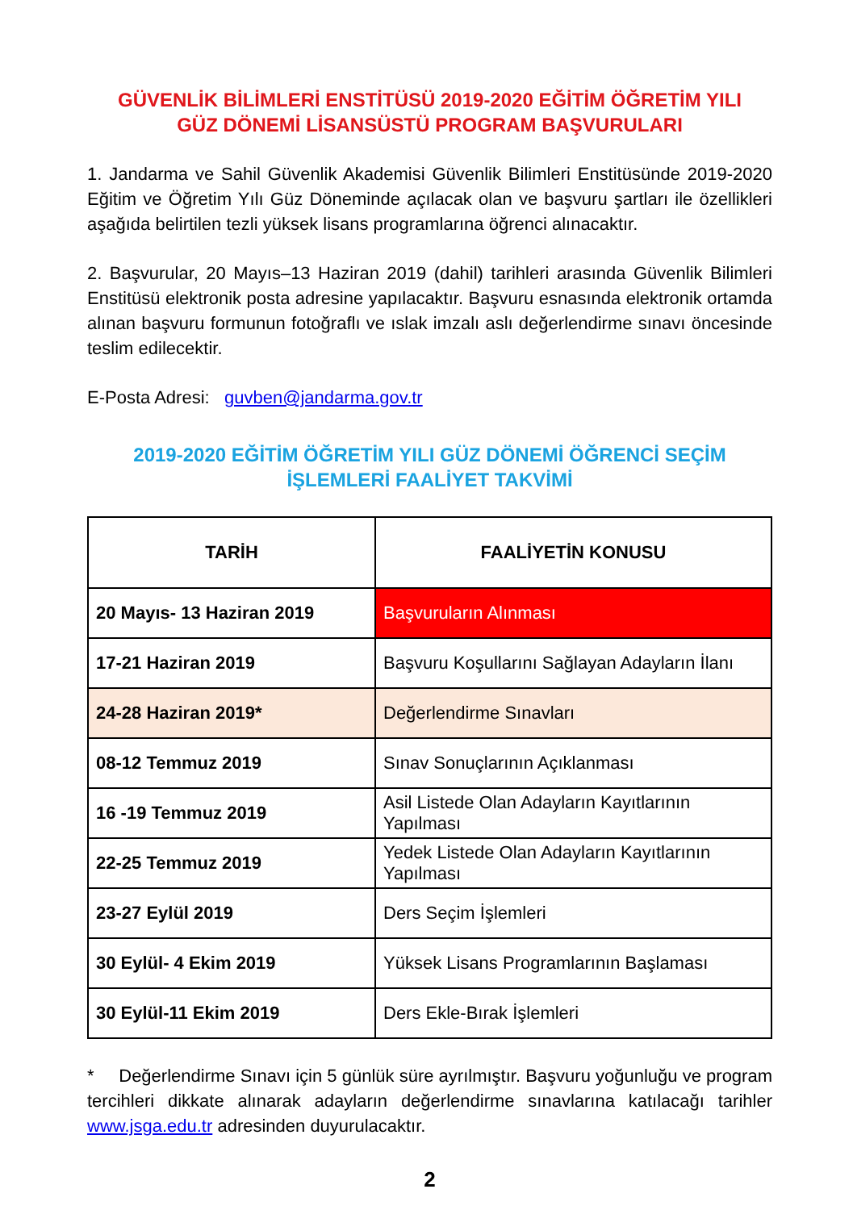GÜVENLİK BİLİMLERİ ENSTİTÜSÜ 2019-2020 EĞİTİM ÖĞRETİM YILI
GÜZ DÖNEMİ LİSANSÜSTÜ PROGRAM BAŞVURULARI
1. Jandarma ve Sahil Güvenlik Akademisi Güvenlik Bilimleri Enstitüsünde 2019-2020 Eğitim ve Öğretim Yılı Güz Döneminde açılacak olan ve başvuru şartları ile özellikleri aşağıda belirtilen tezli yüksek lisans programlarına öğrenci alınacaktır.
2. Başvurular, 20 Mayıs–13 Haziran 2019 (dahil) tarihleri arasında Güvenlik Bilimleri Enstitüsü elektronik posta adresine yapılacaktır. Başvuru esnasında elektronik ortamda alınan başvuru formunun fotoğraflı ve ıslak imzalı aslı değerlendirme sınavı öncesinde teslim edilecektir.
E-Posta Adresi: guvben@jandarma.gov.tr
2019-2020 EĞİTİM ÖĞRETİM YILI GÜZ DÖNEMİ ÖĞRENCİ SEÇİM
İŞLEMLERİ FAALİYET TAKVİMİ
| TARİH | FAALİYETİN KONUSU |
| --- | --- |
| 20 Mayıs- 13 Haziran 2019 | Başvuruların Alınması |
| 17-21 Haziran 2019 | Başvuru Koşullarını Sağlayan Adayların İlanı |
| 24-28 Haziran 2019* | Değerlendirme Sınavları |
| 08-12 Temmuz 2019 | Sınav Sonuçlarının Açıklanması |
| 16 -19 Temmuz 2019 | Asil Listede Olan Adayların Kayıtlarının Yapılması |
| 22-25 Temmuz 2019 | Yedek Listede Olan Adayların Kayıtlarının Yapılması |
| 23-27 Eylül 2019 | Ders Seçim İşlemleri |
| 30 Eylül- 4 Ekim 2019 | Yüksek Lisans Programlarının Başlaması |
| 30 Eylül-11 Ekim 2019 | Ders Ekle-Bırak İşlemleri |
* Değerlendirme Sınavı için 5 günlük süre ayrılmıştır. Başvuru yoğunluğu ve program tercihleri dikkate alınarak adayların değerlendirme sınavlarına katılacağı tarihler www.jsga.edu.tr adresinden duyurulacaktır.
2